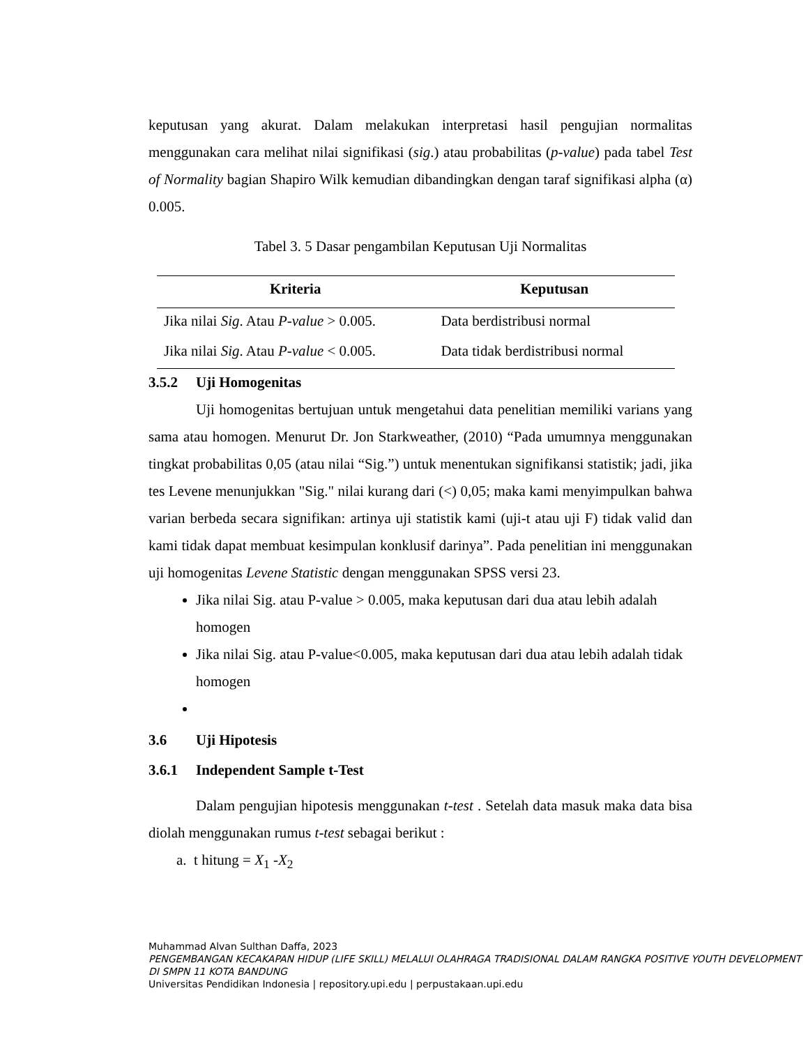keputusan yang akurat. Dalam melakukan interpretasi hasil pengujian normalitas menggunakan cara melihat nilai signifikasi (sig.) atau probabilitas (p-value) pada tabel Test of Normality bagian Shapiro Wilk kemudian dibandingkan dengan taraf signifikasi alpha (α) 0.005.
Tabel 3. 5 Dasar pengambilan Keputusan Uji Normalitas
| Kriteria | Keputusan |
| --- | --- |
| Jika nilai Sig . Atau P-value > 0.005. | Data berdistribusi normal |
| Jika nilai Sig . Atau P-value < 0.005. | Data tidak berdistribusi normal |
3.5.2 Uji Homogenitas
Uji homogenitas bertujuan untuk mengetahui data penelitian memiliki varians yang sama atau homogen. Menurut Dr. Jon Starkweather, (2010) “Pada umumnya menggunakan tingkat probabilitas 0,05 (atau nilai “Sig.”) untuk menentukan signifikansi statistik; jadi, jika tes Levene menunjukkan "Sig." nilai kurang dari (<) 0,05; maka kami menyimpulkan bahwa varian berbeda secara signifikan: artinya uji statistik kami (uji-t atau uji F) tidak valid dan kami tidak dapat membuat kesimpulan konklusif darinya”. Pada penelitian ini menggunakan uji homogenitas Levene Statistic dengan menggunakan SPSS versi 23.
Jika nilai Sig. atau P-value > 0.005, maka keputusan dari dua atau lebih adalah homogen
Jika nilai Sig. atau P-value<0.005, maka keputusan dari dua atau lebih adalah tidak homogen
3.6 Uji Hipotesis
3.6.1 Independent Sample t-Test
Dalam pengujian hipotesis menggunakan t-test . Setelah data masuk maka data bisa diolah menggunakan rumus t-test sebagai berikut :
a. t hitung = X<sub>1</sub> -X<sub>2</sub>
Muhammad Alvan Sulthan Daffa, 2023
PENGEMBANGAN KECAKAPAN HIDUP (LIFE SKILL) MELALUI OLAHRAGA TRADISIONAL DALAM RANGKA POSITIVE YOUTH DEVELOPMENT DI SMPN 11 KOTA BANDUNG
Universitas Pendidikan Indonesia | repository.upi.edu | perpustakaan.upi.edu